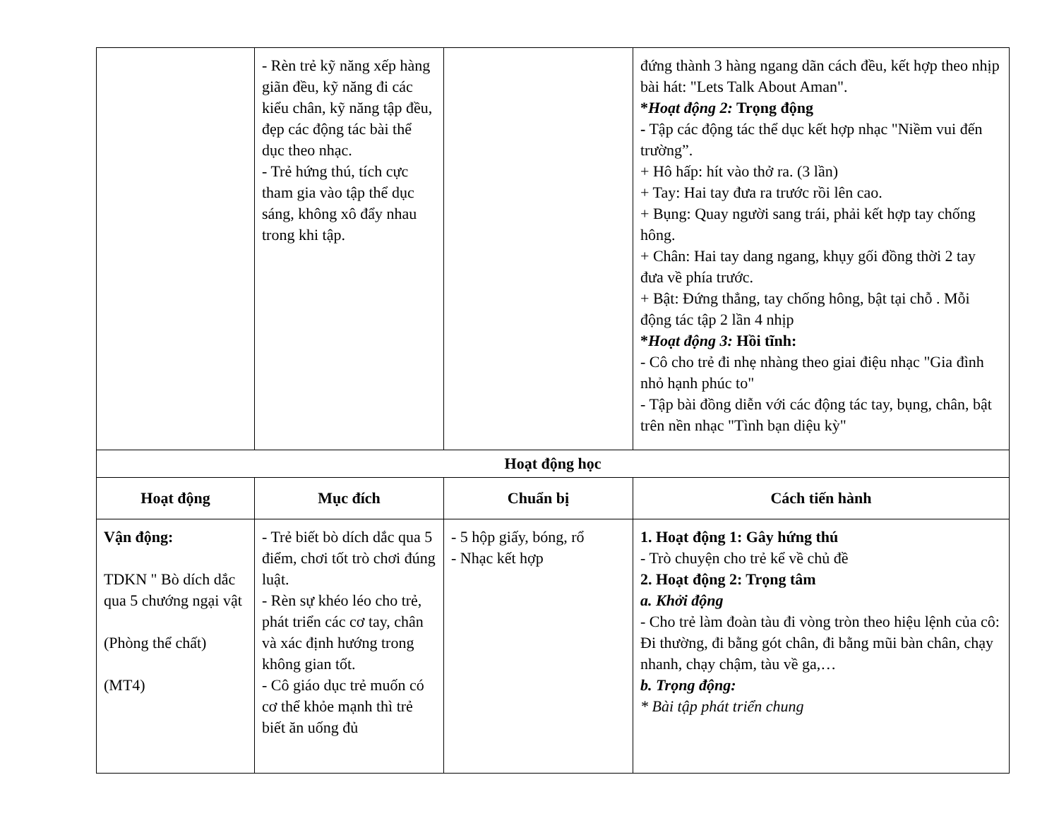| | - Rèn trẻ kỹ năng xếp hàng giãn đều, kỹ năng đi các kiểu chân, kỹ năng tập đều, đẹp các động tác bài thể dục theo nhạc. - Trẻ hứng thú, tích cực tham gia vào tập thể dục sáng, không xô đẩy nhau trong khi tập. | | đứng thành 3 hàng ngang dãn cách đều, kết hợp theo nhịp bài hát: "Lets Talk About Aman". * Hoạt động 2: Trọng động - Tập các động tác thể dục kết hợp nhạc "Niềm vui đến trường”. + Hô hấp: hít vào thở ra. (3 lần) + Tay: Hai tay đưa ra trước rồi lên cao. + Bụng: Quay người sang trái, phải kết hợp tay chống hông. + Chân: Hai tay dang ngang, khụy gối đồng thời 2 tay đưa về phía trước. + Bật: Đứng thẳng, tay chống hông, bật tại chỗ . Mỗi động tác tập 2 lần 4 nhịp * Hoạt động 3: Hồi tĩnh: - Cô cho trẻ đi nhẹ nhàng theo giai điệu nhạc "Gia đình nhỏ hạnh phúc to" - Tập bài đồng diễn với các động tác tay, bụng, chân, bật trên nền nhạc "Tình bạn diệu kỳ" |
| Hoạt động học | | | |
| Hoạt động | Mục đích | Chuẩn bị | Cách tiến hành |
| Vận động: TDKN " Bò dích dắc qua 5 chướng ngại vật (Phòng thể chất) (MT4) | - Trẻ biết bò dích dắc qua 5 điểm, chơi tốt trò chơi đúng luật. - Rèn sự khéo léo cho trẻ, phát triển các cơ tay, chân và xác định hướng trong không gian tốt. - Cô giáo dục trẻ muốn có cơ thể khỏe mạnh thì trẻ biết ăn uống đủ | - 5 hộp giấy, bóng, rổ - Nhạc kết hợp | 1. Hoạt động 1: Gây hứng thú - Trò chuyện cho trẻ kể về chủ đề 2. Hoạt động 2: Trọng tâm a. Khởi động - Cho trẻ làm đoàn tàu đi vòng tròn theo hiệu lệnh của cô: Đi thường, đi bằng gót chân, đi bằng mũi bàn chân, chạy nhanh, chạy chậm, tàu về ga,… b. Trọng động: * Bài tập phát triển chung |